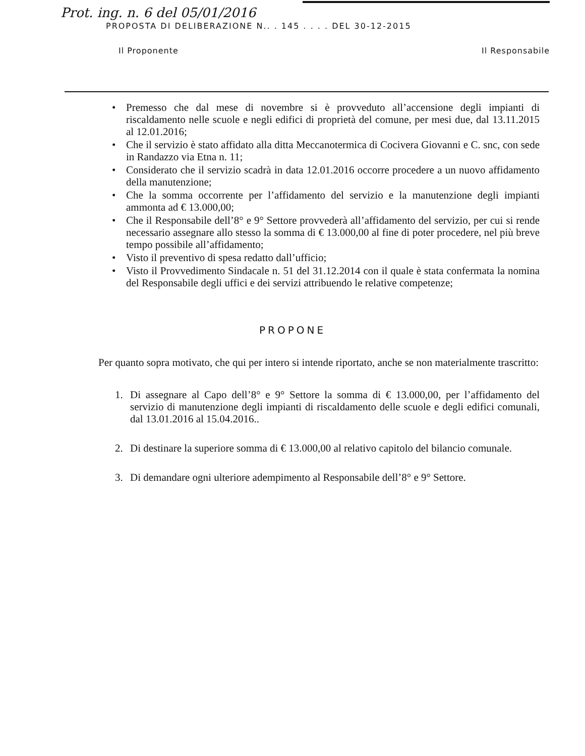Prot. ing. n. 6 del 05/01/2016
PROPOSTA DI DELIBERAZIONE N.. . 145 . . . . DEL 30-12-2015
Il Proponente Il Responsabile
• Premesso che dal mese di novembre si è provveduto all’accensione degli impianti di riscaldamento nelle scuole e negli edifici di proprietà del comune, per mesi due, dal 13.11.2015 al 12.01.2016;
• Che il servizio è stato affidato alla ditta Meccanotermica di Cocivera Giovanni e C. snc, con sede in Randazzo via Etna n. 11;
• Considerato che il servizio scadrà in data 12.01.2016 occorre procedere a un nuovo affidamento della manutenzione;
• Che la somma occorrente per l’affidamento del servizio e la manutenzione degli impianti ammonta ad € 13.000,00;
• Che il Responsabile dell’8° e 9° Settore provvederà all’affidamento del servizio, per cui si rende necessario assegnare allo stesso la somma di € 13.000,00 al fine di poter procedere, nel più breve tempo possibile all’affidamento;
• Visto il preventivo di spesa redatto dall’ufficio;
• Visto il Provvedimento Sindacale n. 51 del 31.12.2014 con il quale è stata confermata la nomina del Responsabile degli uffici e dei servizi attribuendo le relative competenze;
PROPONE
Per quanto sopra motivato, che qui per intero si intende riportato, anche se non materialmente trascritto:
1. Di assegnare al Capo dell’8° e 9° Settore la somma di € 13.000,00, per l’affidamento del servizio di manutenzione degli impianti di riscaldamento delle scuole e degli edifici comunali, dal 13.01.2016 al 15.04.2016..
2. Di destinare la superiore somma di € 13.000,00 al relativo capitolo del bilancio comunale.
3. Di demandare ogni ulteriore adempimento al Responsabile dell’8° e 9° Settore.